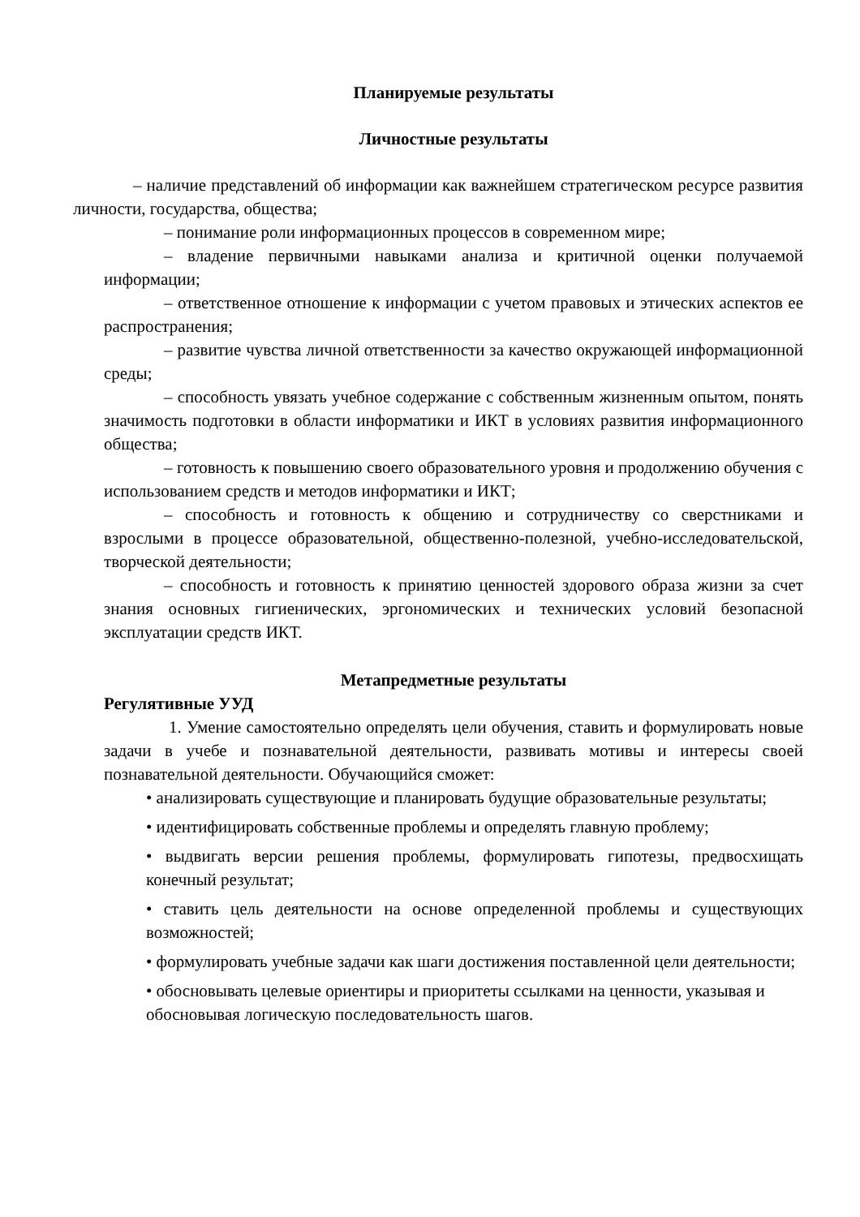Планируемые результаты
Личностные результаты
– наличие представлений об информации как важнейшем стратегическом ресурсе развития личности, государства, общества;
– понимание роли информационных процессов в современном мире;
– владение первичными навыками анализа и критичной оценки получаемой информации;
– ответственное отношение к информации с учетом правовых и этических аспектов ее распространения;
– развитие чувства личной ответственности за качество окружающей информационной среды;
– способность увязать учебное содержание с собственным жизненным опытом, понять значимость подготовки в области информатики и ИКТ в условиях развития информационного общества;
– готовность к повышению своего образовательного уровня и продолжению обучения с использованием средств и методов информатики и ИКТ;
– способность и готовность к общению и сотрудничеству со сверстниками и взрослыми в процессе образовательной, общественно-полезной, учебно-исследовательской, творческой деятельности;
– способность и готовность к принятию ценностей здорового образа жизни за счет знания основных гигиенических, эргономических и технических условий безопасной эксплуатации средств ИКТ.
Метапредметные результаты
Регулятивные УУД
1. Умение самостоятельно определять цели обучения, ставить и формулировать новые задачи в учебе и познавательной деятельности, развивать мотивы и интересы своей познавательной деятельности. Обучающийся сможет:
• анализировать существующие и планировать будущие образовательные результаты;
• идентифицировать собственные проблемы и определять главную проблему;
• выдвигать версии решения проблемы, формулировать гипотезы, предвосхищать конечный результат;
• ставить цель деятельности на основе определенной проблемы и существующих возможностей;
• формулировать учебные задачи как шаги достижения поставленной цели деятельности;
• обосновывать целевые ориентиры и приоритеты ссылками на ценности, указывая и обосновывая логическую последовательность шагов.